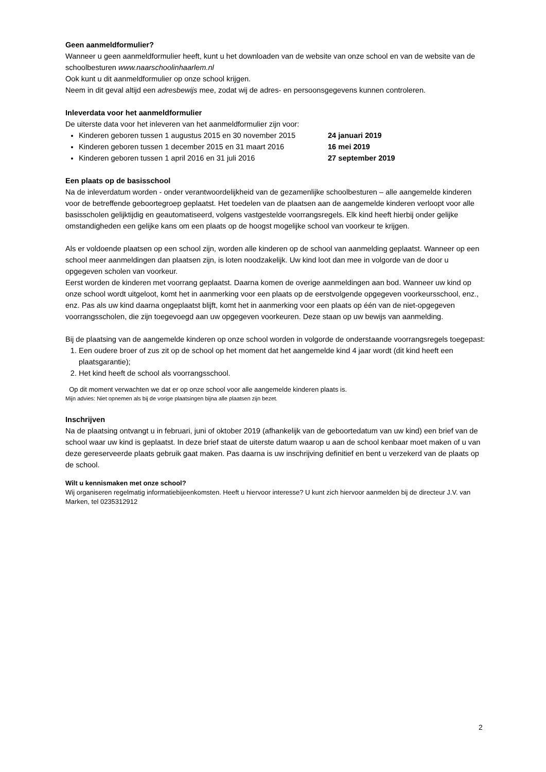Geen aanmeldformulier?
Wanneer u geen aanmeldformulier heeft, kunt u het downloaden van de website van onze school en van de website van de schoolbesturen www.naarschoolinhaarlem.nl
Ook kunt u dit aanmeldformulier op onze school krijgen.
Neem in dit geval altijd een adresbewijs mee, zodat wij de adres- en persoonsgegevens kunnen controleren.
Inleverdata voor het aanmeldformulier
De uiterste data voor het inleveren van het aanmeldformulier zijn voor:
Kinderen geboren tussen 1 augustus 2015 en 30 november 2015 24 januari 2019
Kinderen geboren tussen 1 december 2015 en 31 maart 2016 16 mei 2019
Kinderen geboren tussen 1 april 2016 en 31 juli 2016 27 september 2019
Een plaats op de basisschool
Na de inleverdatum worden - onder verantwoordelijkheid van de gezamenlijke schoolbesturen – alle aangemelde kinderen voor de betreffende geboortegroep geplaatst. Het toedelen van de plaatsen aan de aangemelde kinderen verloopt voor alle basisscholen gelijktijdig en geautomatiseerd, volgens vastgestelde voorrangsregels. Elk kind heeft hierbij onder gelijke omstandigheden een gelijke kans om een plaats op de hoogst mogelijke school van voorkeur te krijgen.
Als er voldoende plaatsen op een school zijn, worden alle kinderen op de school van aanmelding geplaatst. Wanneer op een school meer aanmeldingen dan plaatsen zijn, is loten noodzakelijk. Uw kind loot dan mee in volgorde van de door u opgegeven scholen van voorkeur.
Eerst worden de kinderen met voorrang geplaatst. Daarna komen de overige aanmeldingen aan bod. Wanneer uw kind op onze school wordt uitgeloot, komt het in aanmerking voor een plaats op de eerstvolgende opgegeven voorkeursschool, enz., enz. Pas als uw kind daarna ongeplaatst blijft, komt het in aanmerking voor een plaats op één van de niet-opgegeven voorrangsscholen, die zijn toegevoegd aan uw opgegeven voorkeuren. Deze staan op uw bewijs van aanmelding.
Bij de plaatsing van de aangemelde kinderen op onze school worden in volgorde de onderstaande voorrangsregels toegepast:
1. Een oudere broer of zus zit op de school op het moment dat het aangemelde kind 4 jaar wordt (dit kind heeft een plaatsgarantie);
2. Het kind heeft de school als voorrangsschool.
Op dit moment verwachten we dat er op onze school voor alle aangemelde kinderen plaats is.
Mijn advies: Niet opnemen als bij de vorige plaatsingen bijna alle plaatsen zijn bezet.
Inschrijven
Na de plaatsing ontvangt u in februari, juni of oktober 2019 (afhankelijk van de geboortedatum van uw kind) een brief van de school waar uw kind is geplaatst. In deze brief staat de uiterste datum waarop u aan de school kenbaar moet maken of u van deze gereserveerde plaats gebruik gaat maken. Pas daarna is uw inschrijving definitief en bent u verzekerd van de plaats op de school.
Wilt u kennismaken met onze school?
Wij organiseren regelmatig informatiebijeenkomsten. Heeft u hiervoor interesse? U kunt zich hiervoor aanmelden bij de directeur J.V. van Marken, tel 0235312912
2